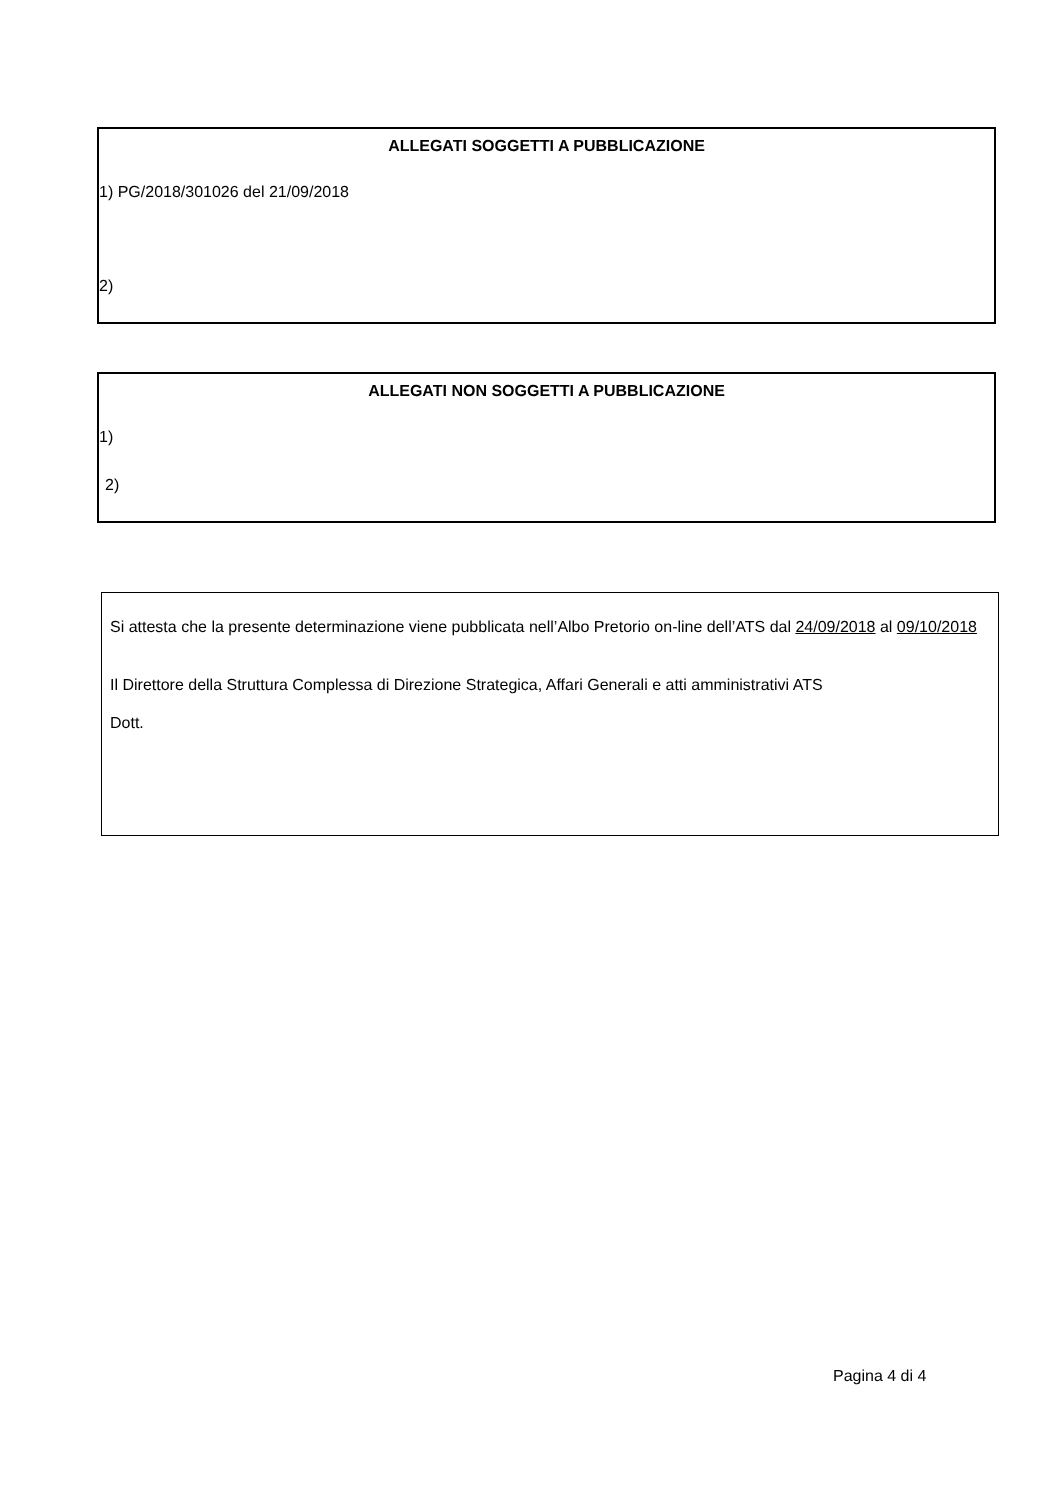ALLEGATI SOGGETTI A PUBBLICAZIONE
1) PG/2018/301026 del 21/09/2018
2)
ALLEGATI NON SOGGETTI A PUBBLICAZIONE
1)
2)
Si attesta che la presente determinazione viene pubblicata nell’Albo Pretorio on-line dell’ATS dal 24/09/2018 al 09/10/2018
Il Direttore della Struttura Complessa di Direzione Strategica, Affari Generali e atti amministrativi ATS
Dott.
Pagina 4 di 4